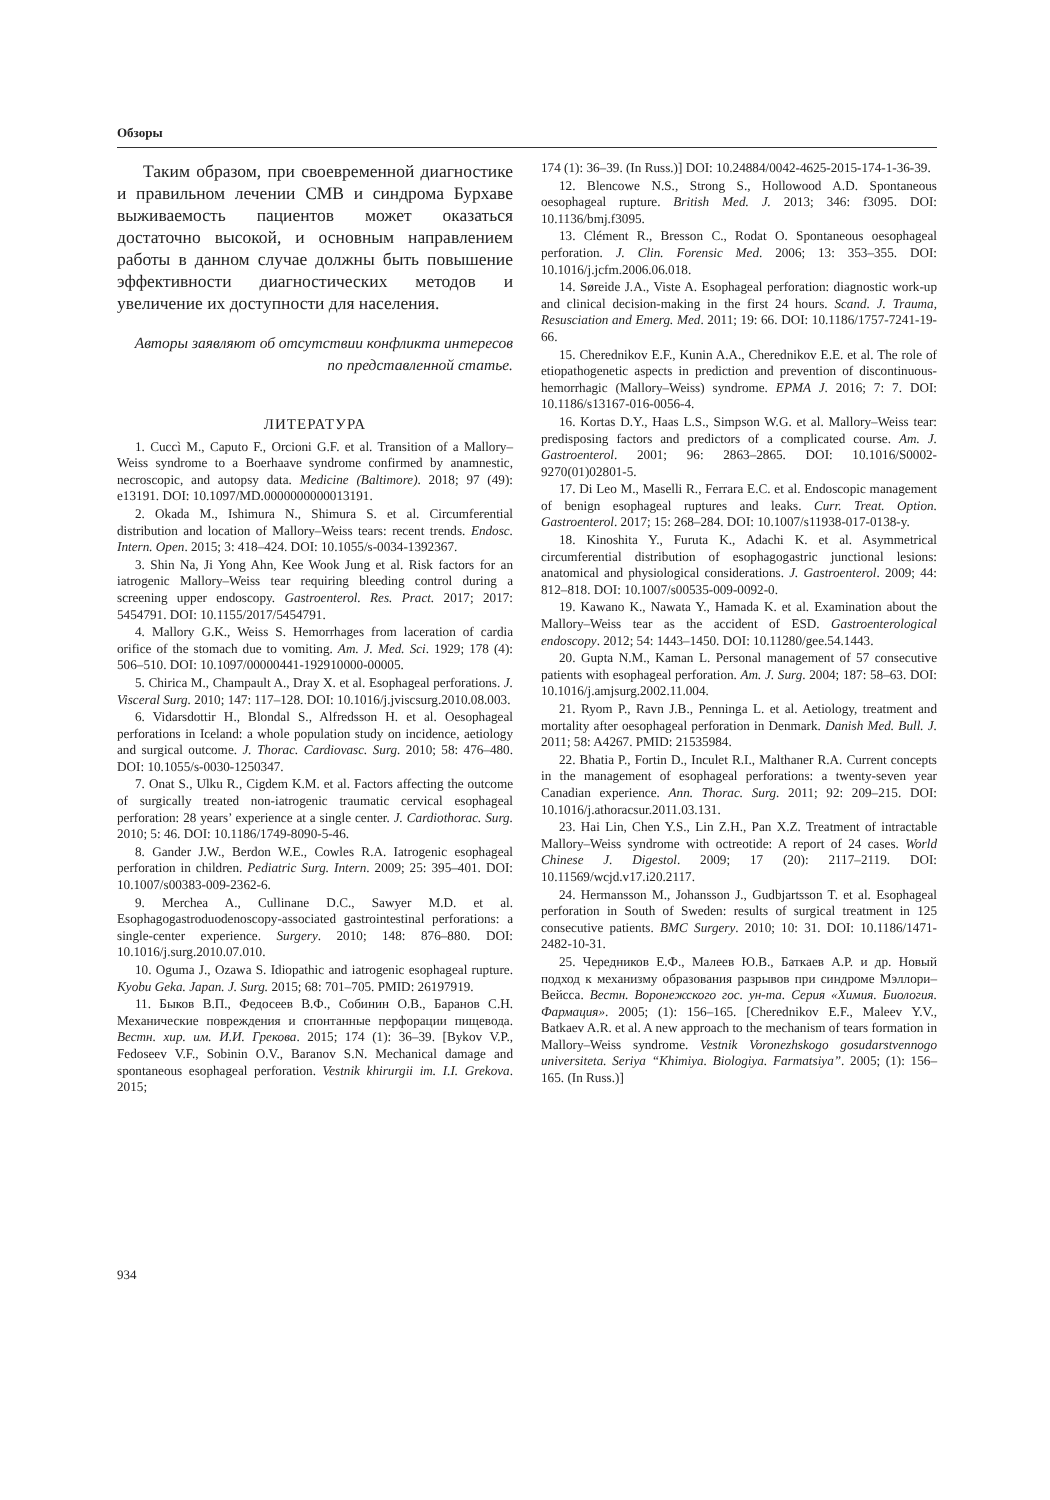Обзоры
Таким образом, при своевременной диагностике и правильном лечении СМВ и синдрома Бурхаве выживаемость пациентов может оказаться достаточно высокой, и основным направлением работы в данном случае должны быть повышение эффективности диагностических методов и увеличение их доступности для населения.
Авторы заявляют об отсутствии конфликта интересов по представленной статье.
ЛИТЕРАТУРА
1. Cuccì M., Caputo F., Orcioni G.F. et al. Transition of a Mallory–Weiss syndrome to a Boerhaave syndrome confirmed by anamnestic, necroscopic, and autopsy data. Medicine (Baltimore). 2018; 97 (49): e13191. DOI: 10.1097/MD.0000000000013191.
2. Okada M., Ishimura N., Shimura S. et al. Circumferential distribution and location of Mallory–Weiss tears: recent trends. Endosc. Intern. Open. 2015; 3: 418–424. DOI: 10.1055/s-0034-1392367.
3. Shin Na, Ji Yong Ahn, Kee Wook Jung et al. Risk factors for an iatrogenic Mallory–Weiss tear requiring bleeding control during a screening upper endoscopy. Gastroenterol. Res. Pract. 2017; 2017: 5454791. DOI: 10.1155/2017/5454791.
4. Mallory G.K., Weiss S. Hemorrhages from laceration of cardia orifice of the stomach due to vomiting. Am. J. Med. Sci. 1929; 178 (4): 506–510. DOI: 10.1097/00000441-192910000-00005.
5. Chirica M., Champault A., Dray X. et al. Esophageal perforations. J. Visceral Surg. 2010; 147: 117–128. DOI: 10.1016/j.jviscsurg.2010.08.003.
6. Vidarsdottir H., Blondal S., Alfredsson H. et al. Oesophageal perforations in Iceland: a whole population study on incidence, aetiology and surgical outcome. J. Thorac. Cardiovasc. Surg. 2010; 58: 476–480. DOI: 10.1055/s-0030-1250347.
7. Onat S., Ulku R., Cigdem K.M. et al. Factors affecting the outcome of surgically treated non-iatrogenic traumatic cervical esophageal perforation: 28 years’ experience at a single center. J. Cardiothorac. Surg. 2010; 5: 46. DOI: 10.1186/1749-8090-5-46.
8. Gander J.W., Berdon W.E., Cowles R.A. Iatrogenic esophageal perforation in children. Pediatric Surg. Intern. 2009; 25: 395–401. DOI: 10.1007/s00383-009-2362-6.
9. Merchea A., Cullinane D.C., Sawyer M.D. et al. Esophagogastroduodenoscopy-associated gastrointestinal perforations: a single-center experience. Surgery. 2010; 148: 876–880. DOI: 10.1016/j.surg.2010.07.010.
10. Oguma J., Ozawa S. Idiopathic and iatrogenic esophageal rupture. Kyobu Geka. Japan. J. Surg. 2015; 68: 701–705. PMID: 26197919.
11. Быков В.П., Федосеев В.Ф., Собинин О.В., Баранов С.Н. Механические повреждения и спонтанные перфорации пищевода. Вестн. хир. им. И.И. Грекова. 2015; 174 (1): 36–39. [Bykov V.P., Fedoseev V.F., Sobinin O.V., Baranov S.N. Mechanical damage and spontaneous esophageal perforation. Vestnik khirurgii im. I.I. Grekova. 2015;
174 (1): 36–39. (In Russ.)] DOI: 10.24884/0042-4625-2015-174-1-36-39.
12. Blencowe N.S., Strong S., Hollowood A.D. Spontaneous oesophageal rupture. British Med. J. 2013; 346: f3095. DOI: 10.1136/bmj.f3095.
13. Clément R., Bresson C., Rodat O. Spontaneous oesophageal perforation. J. Clin. Forensic Med. 2006; 13: 353–355. DOI: 10.1016/j.jcfm.2006.06.018.
14. Søreide J.A., Viste A. Esophageal perforation: diagnostic work-up and clinical decision-making in the first 24 hours. Scand. J. Trauma, Resusciation and Emerg. Med. 2011; 19: 66. DOI: 10.1186/1757-7241-19-66.
15. Cherednikov E.F., Kunin A.A., Cherednikov E.E. et al. The role of etiopathogenetic aspects in prediction and prevention of discontinuous-hemorrhagic (Mallory–Weiss) syndrome. EPMA J. 2016; 7: 7. DOI: 10.1186/s13167-016-0056-4.
16. Kortas D.Y., Haas L.S., Simpson W.G. et al. Mallory–Weiss tear: predisposing factors and predictors of a complicated course. Am. J. Gastroenterol. 2001; 96: 2863–2865. DOI: 10.1016/S0002-9270(01)02801-5.
17. Di Leo M., Maselli R., Ferrara E.C. et al. Endoscopic management of benign esophageal ruptures and leaks. Curr. Treat. Option. Gastroenterol. 2017; 15: 268–284. DOI: 10.1007/s11938-017-0138-y.
18. Kinoshita Y., Furuta K., Adachi K. et al. Asymmetrical circumferential distribution of esophagogastric junctional lesions: anatomical and physiological considerations. J. Gastroenterol. 2009; 44: 812–818. DOI: 10.1007/s00535-009-0092-0.
19. Kawano K., Nawata Y., Hamada K. et al. Examination about the Mallory–Weiss tear as the accident of ESD. Gastroenterological endoscopy. 2012; 54: 1443–1450. DOI: 10.11280/gee.54.1443.
20. Gupta N.M., Kaman L. Personal management of 57 consecutive patients with esophageal perforation. Am. J. Surg. 2004; 187: 58–63. DOI: 10.1016/j.amjsurg.2002.11.004.
21. Ryom P., Ravn J.B., Penninga L. et al. Aetiology, treatment and mortality after oesophageal perforation in Denmark. Danish Med. Bull. J. 2011; 58: A4267. PMID: 21535984.
22. Bhatia P., Fortin D., Inculet R.I., Malthaner R.A. Current concepts in the management of esophageal perforations: a twenty-seven year Canadian experience. Ann. Thorac. Surg. 2011; 92: 209–215. DOI: 10.1016/j.athoracsur.2011.03.131.
23. Hai Lin, Chen Y.S., Lin Z.H., Pan X.Z. Treatment of intractable Mallory–Weiss syndrome with octreotide: A report of 24 cases. World Chinese J. Digestol. 2009; 17 (20): 2117–2119. DOI: 10.11569/wcjd.v17.i20.2117.
24. Hermansson M., Johansson J., Gudbjartsson T. et al. Esophageal perforation in South of Sweden: results of surgical treatment in 125 consecutive patients. BMC Surgery. 2010; 10: 31. DOI: 10.1186/1471-2482-10-31.
25. Чередников Е.Ф., Малеев Ю.В., Баткаев А.Р. и др. Новый подход к механизму образования разрывов при синдроме Мэллори–Вейсса. Вестн. Воронежского гос. ун-та. Серия «Химия. Биология. Фармация». 2005; (1): 156–165. [Cherednikov E.F., Maleev Y.V., Batkaev A.R. et al. A new approach to the mechanism of tears formation in Mallory–Weiss syndrome. Vestnik Voronezhskogo gosudarstvennogo universiteta. Seriya “Khimiya. Biologiya. Farmatsiya”. 2005; (1): 156–165. (In Russ.)]
934